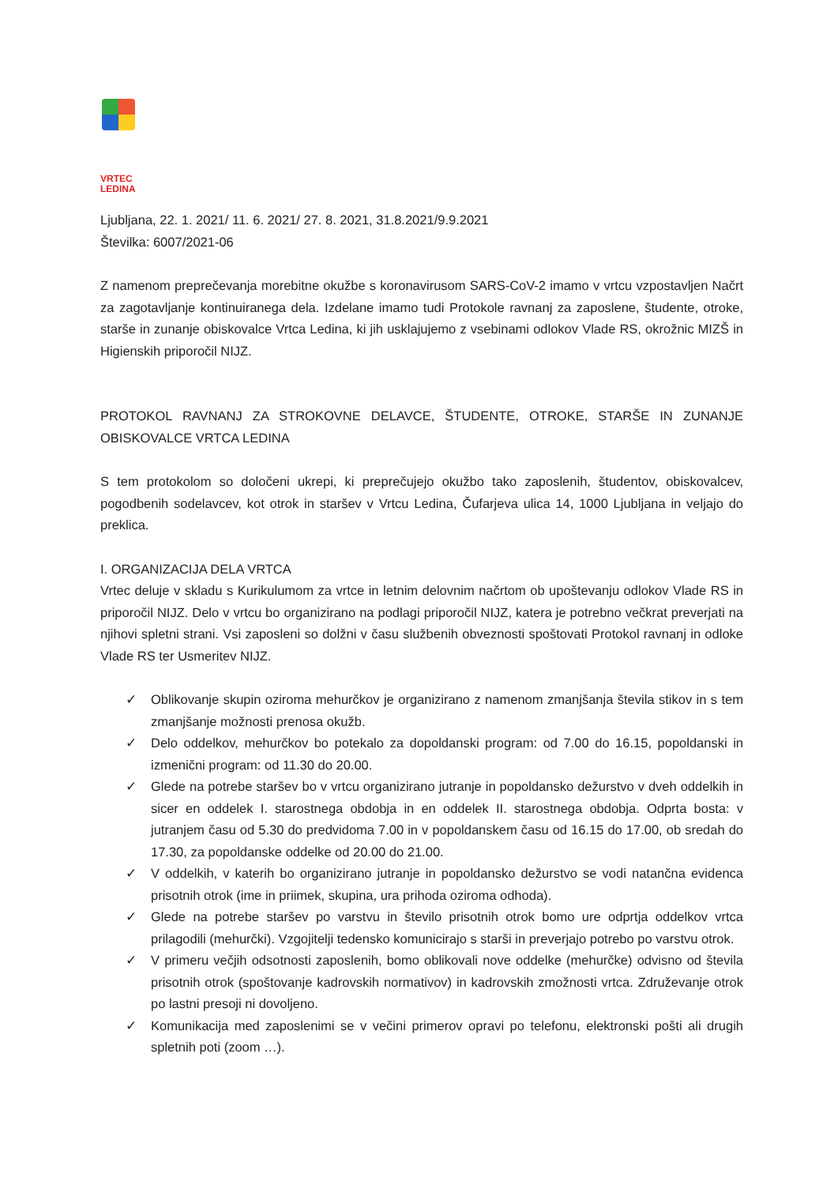VRTEC
LEDINA
Ljubljana, 22. 1. 2021/ 11. 6. 2021/ 27. 8. 2021, 31.8.2021/9.9.2021
Številka: 6007/2021-06
Z namenom preprečevanja morebitne okužbe s koronavirusom SARS-CoV-2 imamo v vrtcu vzpostavljen Načrt za zagotavljanje kontinuiranega dela. Izdelane imamo tudi Protokole ravnanj za zaposlene, študente, otroke, starše in zunanje obiskovalce Vrtca Ledina, ki jih usklajujemo z vsebinami odlokov Vlade RS, okrožnic MIZŠ in Higienskih priporočil NIJZ.
PROTOKOL RAVNANJ ZA STROKOVNE DELAVCE, ŠTUDENTE, OTROKE, STARŠE IN ZUNANJE OBISKOVALCE VRTCA LEDINA
S tem protokolom so določeni ukrepi, ki preprečujejo okužbo tako zaposlenih, študentov, obiskovalcev, pogodbenih sodelavcev, kot otrok in staršev v Vrtcu Ledina, Čufarjeva ulica 14, 1000 Ljubljana in veljajo do preklica.
I. ORGANIZACIJA DELA VRTCA
Vrtec deluje v skladu s Kurikulumom za vrtce in letnim delovnim načrtom ob upoštevanju odlokov Vlade RS in priporočil NIJZ. Delo v vrtcu bo organizirano na podlagi priporočil NIJZ, katera je potrebno večkrat preverjati na njihovi spletni strani. Vsi zaposleni so dolžni v času službenih obveznosti spoštovati Protokol ravnanj in odloke Vlade RS ter Usmeritev NIJZ.
✓ Oblikovanje skupin oziroma mehurčkov je organizirano z namenom zmanjšanja števila stikov in s tem zmanjšanje možnosti prenosa okužb.
✓ Delo oddelkov, mehurčkov bo potekalo za dopoldanski program: od 7.00 do 16.15, popoldanski in izmenični program: od 11.30 do 20.00.
✓ Glede na potrebe staršev bo v vrtcu organizirano jutranje in popoldansko dežurstvo v dveh oddelkih in sicer en oddelek I. starostnega obdobja in en oddelek II. starostnega obdobja. Odprta bosta: v jutranjem času od 5.30 do predvidoma 7.00 in v popoldanskem času od 16.15 do 17.00, ob sredah do 17.30, za popoldanske oddelke od 20.00 do 21.00.
✓ V oddelkih, v katerih bo organizirano jutranje in popoldansko dežurstvo se vodi natančna evidenca prisotnih otrok (ime in priimek, skupina, ura prihoda oziroma odhoda).
✓ Glede na potrebe staršev po varstvu in število prisotnih otrok bomo ure odprtja oddelkov vrtca prilagodili (mehurčki). Vzgojitelji tedensko komunicirajo s starši in preverjajo potrebo po varstvu otrok.
✓ V primeru večjih odsotnosti zaposlenih, bomo oblikovali nove oddelke (mehurčke) odvisno od števila prisotnih otrok (spoštovanje kadrovskih normativov) in kadrovskih zmožnosti vrtca. Združevanje otrok po lastni presoji ni dovoljeno.
✓ Komunikacija med zaposlenimi se v večini primerov opravi po telefonu, elektronski pošti ali drugih spletnih poti (zoom …).